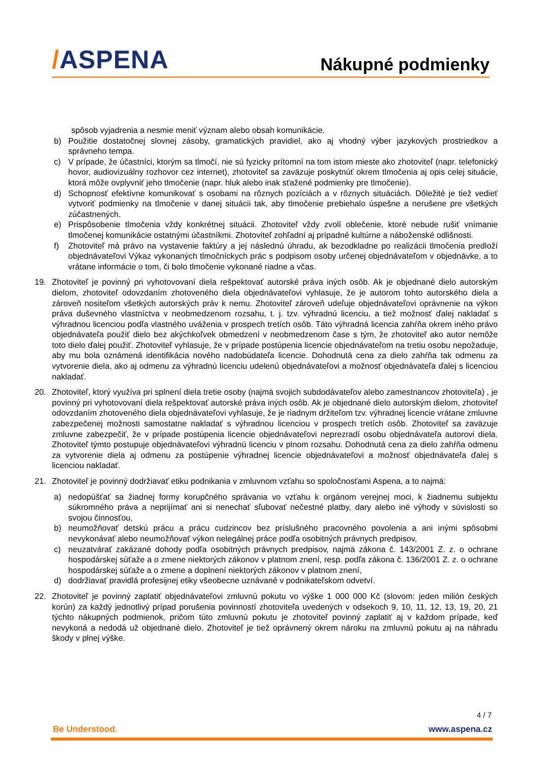/ASPENA
Nákupné podmienky
spôsob vyjadrenia a nesmie meniť význam alebo obsah komunikácie.
b) Použitie dostatočnej slovnej zásoby, gramatických pravidiel, ako aj vhodný výber jazykových prostriedkov a správneho tempa.
c) V prípade, že účastníci, ktorým sa tlmočí, nie sú fyzicky prítomní na tom istom mieste ako zhotoviteľ (napr. telefonický hovor, audiovizuálny rozhovor cez internet), zhotoviteľ sa zaväzuje poskytnúť okrem tlmočenia aj opis celej situácie, ktorá môže ovplyvniť jeho tlmočenie (napr. hluk alebo inak sťažené podmienky pre tlmočenie).
d) Schopnosť efektívne komunikovať s osobami na rôznych pozíciách a v rôznych situáciách. Dôležité je tiež vedieť vytvoriť podmienky na tlmočenie v danej situácii tak, aby tlmočenie prebiehalo úspešne a nerušene pre všetkých zúčastnených.
e) Prispôsobenie tlmočenia vždy konkrétnej situácii. Zhotoviteľ vždy zvolí oblečenie, ktoré nebude rušiť vnímanie tlmočenej komunikácie ostatnými účastníkmi. Zhotoviteľ zohľadní aj prípadné kultúrne a náboženské odlišnosti.
f) Zhotoviteľ má právo na vystavenie faktúry a jej následnú úhradu, ak bezodkladne po realizácii tlmočenia predloží objednávateľovi Výkaz vykonaných tlmočníckych prác s podpisom osoby určenej objednávateľom v objednávke, a to vrátane informácie o tom, či bolo tlmočenie vykonané riadne a včas.
19. Zhotoviteľ je povinný pri vyhotovovaní diela rešpektovať autorské práva iných osôb. Ak je objednané dielo autorským dielom, zhotoviteľ odovzdaním zhotoveného diela objednávateľovi vyhlasuje, že je autorom tohto autorského diela a zároveň nositeľom všetkých autorských práv k nemu. Zhotoviteľ zároveň udeľuje objednávateľovi oprávnenie na výkon práva duševného vlastníctva v neobmedzenom rozsahu, t. j. tzv. výhradnú licenciu, a tiež možnosť ďalej nakladať s výhradnou licenciou podľa vlastného uváženia v prospech tretích osôb. Táto výhradná licencia zahŕňa okrem iného právo objednávateľa použiť dielo bez akýchkoľvek obmedzení v neobmedzenom čase s tým, že zhotoviteľ ako autor nemôže toto dielo ďalej použiť. Zhotoviteľ vyhlasuje, že v prípade postúpenia licencie objednávateľom na tretiu osobu nepožaduje, aby mu bola oznámená identifikácia nového nadobúdateľa licencie. Dohodnutá cena za dielo zahŕňa tak odmenu za vytvorenie diela, ako aj odmenu za výhradnú licenciu udelenú objednávateľovi a možnosť objednávateľa ďalej s licenciou nakladať.
20. Zhotoviteľ, ktorý využíva pri splnení diela tretie osoby (najmä svojich subdodávateľov alebo zamestnancov zhotoviteľa) , je povinný pri vyhotovovaní diela rešpektovať autorské práva iných osôb. Ak je objednané dielo autorským dielom, zhotoviteľ odovzdaním zhotoveného diela objednávateľovi vyhlasuje, že je riadnym držiteľom tzv. výhradnej licencie vrátane zmluvne zabezpečenej možnosti samostatne nakladať s výhradnou licenciou v prospech tretích osôb. Zhotoviteľ sa zaväzuje zmluvne zabezpečiť, že v prípade postúpenia licencie objednávateľovi neprezradí osobu objednávateľa autorovi diela. Zhotoviteľ týmto postupuje objednávateľovi výhradnú licenciu v plnom rozsahu. Dohodnutá cena za dielo zahŕňa odmenu za vytvorenie diela aj odmenu za postúpenie výhradnej licencie objednávateľovi a možnosť objednávateľa ďalej s licenciou nakladať.
21. Zhotoviteľ je povinný dodržiavať etiku podnikania v zmluvnom vzťahu so spoločnosťami Aspena, a to najmä:
a) nedopúšťať sa žiadnej formy korupčného správania vo vzťahu k orgánom verejnej moci, k žiadnemu subjektu súkromného práva a neprijímať ani si nenechať sľubovať nečestné platby, dary alebo iné výhody v súvislosti so svojou činnosťou,
b) neumožňovať detskú prácu a prácu cudzincov bez príslušného pracovného povolenia a ani inými spôsobmi nevykonávať alebo neumožňovať výkon nelegálnej práce podľa osobitných právnych predpisov,
c) neuzatvárať zakázané dohody podľa osobitných právnych predpisov, najmä zákona č. 143/2001 Z. z. o ochrane hospodárskej súťaže a o zmene niektorých zákonov v platnom znení, resp. podľa zákona č. 136/2001 Z. z. o ochrane hospodárskej súťaže a o zmene a doplnení niektorých zákonov v platnom znení,
d) dodržiavať pravidlá profesijnej etiky všeobecne uznávané v podnikateľskom odvetví.
22. Zhotoviteľ je povinný zaplatiť objednávateľovi zmluvnú pokutu vo výške 1 000 000 Kč (slovom: jeden milión českých korún) za každý jednotlivý prípad porušenia povinností zhotoviteľa uvedených v odsekoch 9, 10, 11, 12, 13, 19, 20, 21 týchto nákupných podmienok, pričom túto zmluvnú pokutu je zhotoviteľ povinný zaplatiť aj v každom prípade, keď nevykoná a nedodá už objednané dielo. Zhotoviteľ je tiež oprávnený okrem nároku na zmluvnú pokutu aj na náhradu škody v plnej výške.
4 / 7
Be Understood. www.aspena.cz